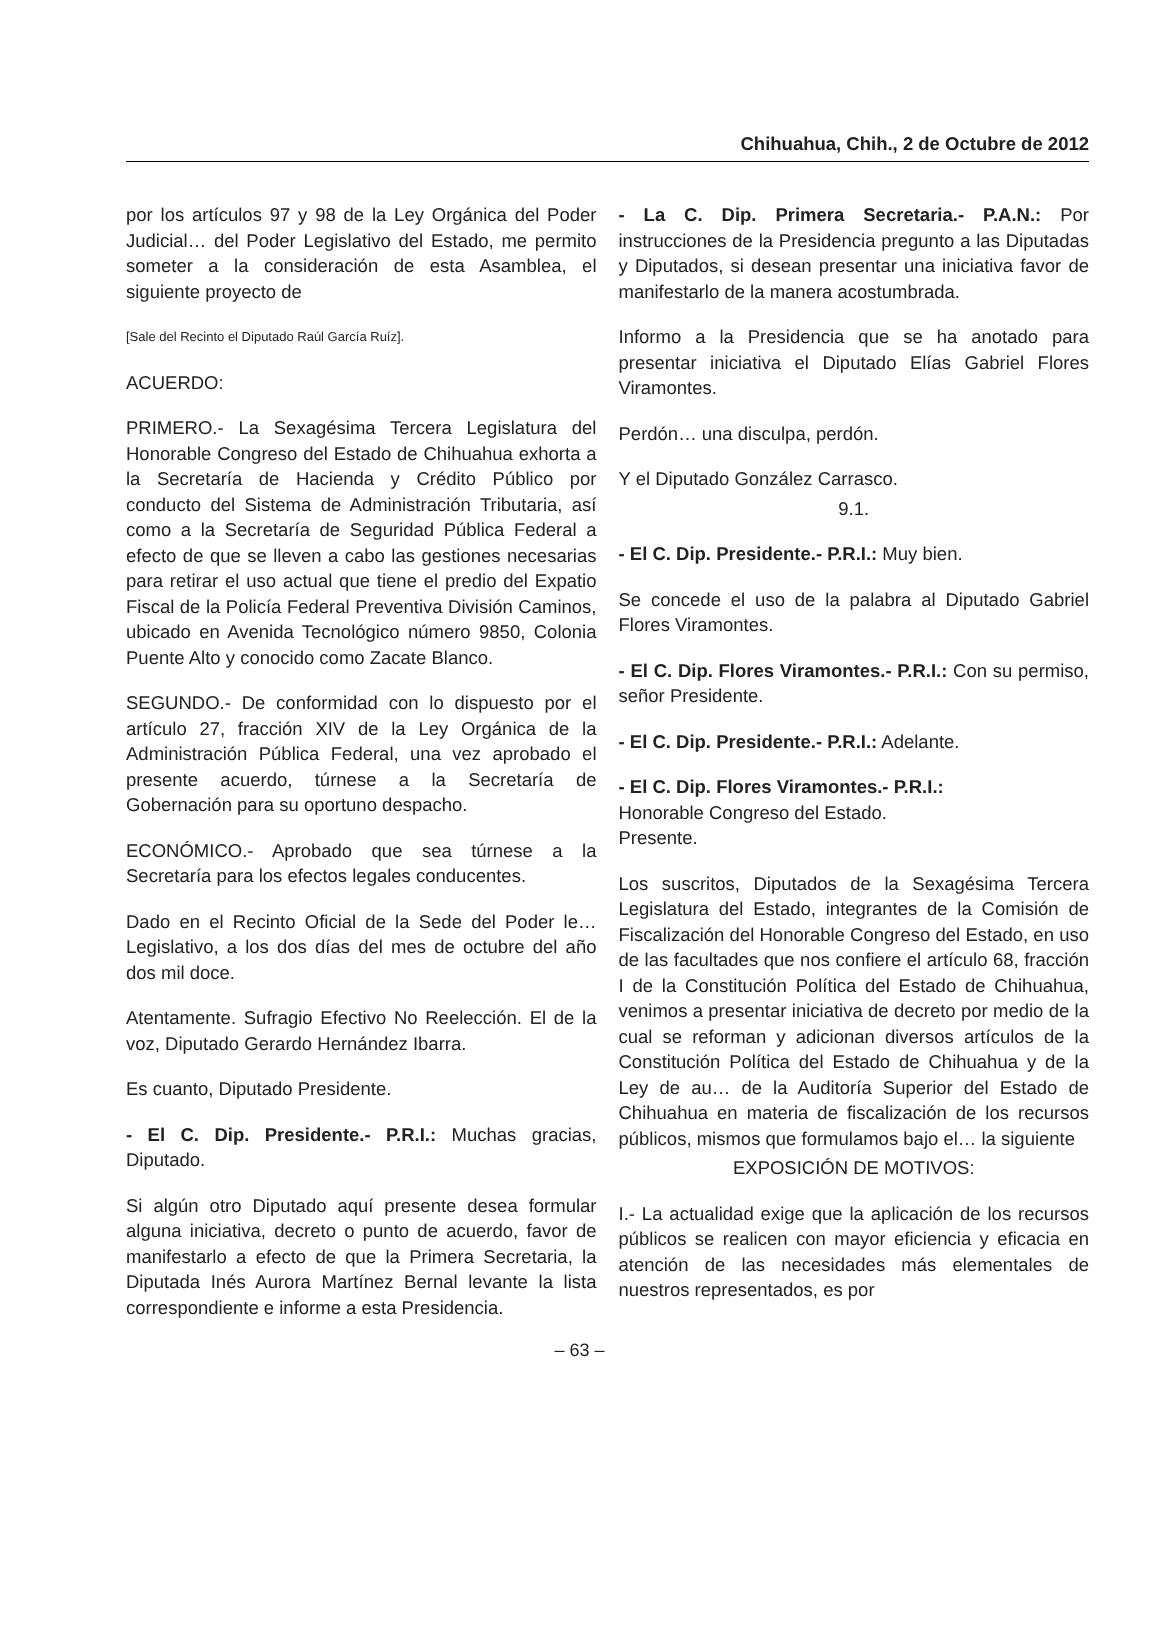Chihuahua, Chih., 2 de Octubre de 2012
por los artículos 97 y 98 de la Ley Orgánica del Poder Judicial… del Poder Legislativo del Estado, me permito someter a la consideración de esta Asamblea, el siguiente proyecto de
[Sale del Recinto el Diputado Raúl García Ruíz].
ACUERDO:
PRIMERO.- La Sexagésima Tercera Legislatura del Honorable Congreso del Estado de Chihuahua exhorta a la Secretaría de Hacienda y Crédito Público por conducto del Sistema de Administración Tributaria, así como a la Secretaría de Seguridad Pública Federal a efecto de que se lleven a cabo las gestiones necesarias para retirar el uso actual que tiene el predio del Expatio Fiscal de la Policía Federal Preventiva División Caminos, ubicado en Avenida Tecnológico número 9850, Colonia Puente Alto y conocido como Zacate Blanco.
SEGUNDO.- De conformidad con lo dispuesto por el artículo 27, fracción XIV de la Ley Orgánica de la Administración Pública Federal, una vez aprobado el presente acuerdo, túrnese a la Secretaría de Gobernación para su oportuno despacho.
ECONÓMICO.- Aprobado que sea túrnese a la Secretaría para los efectos legales conducentes.
Dado en el Recinto Oficial de la Sede del Poder le… Legislativo, a los dos días del mes de octubre del año dos mil doce.
Atentamente. Sufragio Efectivo No Reelección. El de la voz, Diputado Gerardo Hernández Ibarra.
Es cuanto, Diputado Presidente.
- El C. Dip. Presidente.- P.R.I.: Muchas gracias, Diputado.
Si algún otro Diputado aquí presente desea formular alguna iniciativa, decreto o punto de acuerdo, favor de manifestarlo a efecto de que la Primera Secretaria, la Diputada Inés Aurora Martínez Bernal levante la lista correspondiente e informe a esta Presidencia.
- La C. Dip. Primera Secretaria.- P.A.N.: Por instrucciones de la Presidencia pregunto a las Diputadas y Diputados, si desean presentar una iniciativa favor de manifestarlo de la manera acostumbrada.
Informo a la Presidencia que se ha anotado para presentar iniciativa el Diputado Elías Gabriel Flores Viramontes.
Perdón… una disculpa, perdón.
Y el Diputado González Carrasco.
9.1.
- El C. Dip. Presidente.- P.R.I.: Muy bien.
Se concede el uso de la palabra al Diputado Gabriel Flores Viramontes.
- El C. Dip. Flores Viramontes.- P.R.I.: Con su permiso, señor Presidente.
- El C. Dip. Presidente.- P.R.I.: Adelante.
- El C. Dip. Flores Viramontes.- P.R.I.:
Honorable Congreso del Estado.
Presente.
Los suscritos, Diputados de la Sexagésima Tercera Legislatura del Estado, integrantes de la Comisión de Fiscalización del Honorable Congreso del Estado, en uso de las facultades que nos confiere el artículo 68, fracción I de la Constitución Política del Estado de Chihuahua, venimos a presentar iniciativa de decreto por medio de la cual se reforman y adicionan diversos artículos de la Constitución Política del Estado de Chihuahua y de la Ley de au… de la Auditoría Superior del Estado de Chihuahua en materia de fiscalización de los recursos públicos, mismos que formulamos bajo el… la siguiente
EXPOSICIÓN DE MOTIVOS:
I.- La actualidad exige que la aplicación de los recursos públicos se realicen con mayor eficiencia y eficacia en atención de las necesidades más elementales de nuestros representados, es por
– 63 –